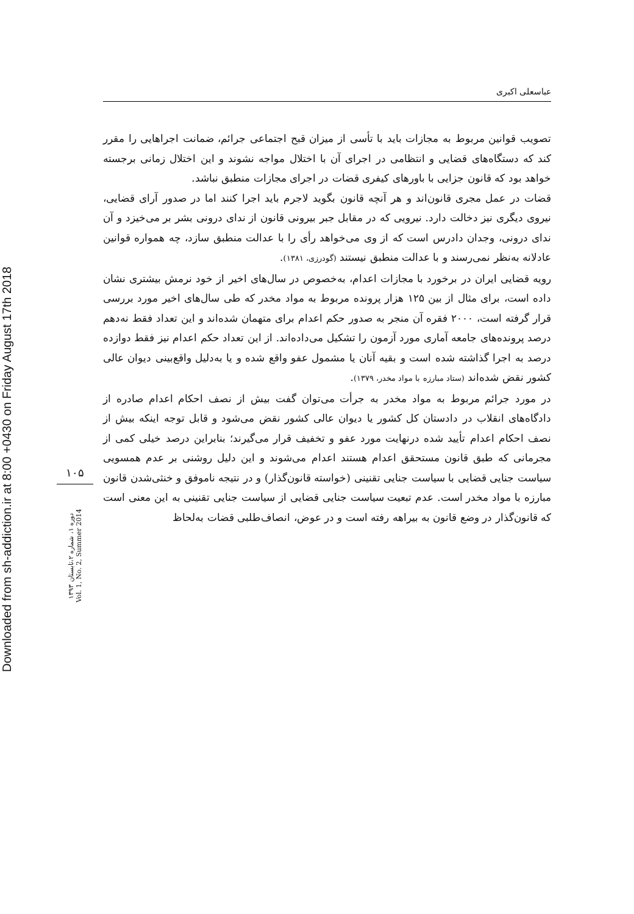Downloaded from sh-addiction.ir at 8:00 +0430 on Friday August 17th 2018
۱۰۵
دوره ۱، شماره ۲،تابستان ۱۳۹۳
Vol. 1, No. 2, Summer 2014
عباسعلی اکبری
تصویب قوانین مربوط به مجازات باید با تأسی از میزان قبح اجتماعی جرائم، ضمانت اجراهایی را مقرر کند که دستگاه‌های قضایی و انتظامی در اجرای آن با اختلال مواجه نشوند و این اختلال زمانی برجسته خواهد بود که قانون جزایی با باورهای کیفری قضات در اجرای مجازات منطبق نباشد.
قضات در عمل مجری قانون‌اند و هر آنچه قانون بگوید لاجرم باید اجرا کنند اما در صدور آرای قضایی، نیروی دیگری نیز دخالت دارد. نیرویی که در مقابل جبر بیرونی قانون از ندای درونی بشر بر می‌خیزد و آن ندای درونی، وجدان دادرس است که از وی می‌خواهد رأی را با عدالت منطبق سازد، چه همواره قوانین عادلانه به‌نظر نمی‌رسند و با عدالت منطبق نیستند (گودرزی، ۱۳۸۱).
رویه قضایی ایران در برخورد با مجازات اعدام، به‌خصوص در سال‌های اخیر از خود نرمش بیشتری نشان داده است، برای مثال از بین ۱۲۵ هزار پرونده مربوط به مواد مخدر که طی سال‌های اخیر مورد بررسی قرار گرفته است، ۲۰۰۰ فقره آن منجر به صدور حکم اعدام برای متهمان شده‌اند و این تعداد فقط نه‌دهم درصد پرونده‌های جامعه آماری مورد آزمون را تشکیل می‌داده‌اند. از این تعداد حکم اعدام نیز فقط دوازده درصد به اجرا گذاشته شده است و بقیه آنان یا مشمول عفو واقع شده و یا به‌دلیل واقع‌بینی دیوان عالی کشور نقض شده‌اند (ستاد مبارزه با مواد مخدر، ۱۳۷۹).
در مورد جرائم مربوط به مواد مخدر به جرأت می‌توان گفت بیش از نصف احکام اعدام صادره از دادگاه‌های انقلاب در دادستان کل کشور یا دیوان عالی کشور نقض می‌شود و قابل توجه اینکه بیش از نصف احکام اعدام تأیید شده درنهایت مورد عفو و تخفیف قرار می‌گیرند؛ بنابراین درصد خیلی کمی از مجرمانی که طبق قانون مستحقق اعدام هستند اعدام می‌شوند و این دلیل روشنی بر عدم همسویی سیاست جنایی قضایی با سیاست جنایی تقنینی (خواسته قانون‌گذار) و در نتیجه ناموفق و خنثی‌شدن قانون مبارزه با مواد مخدر است. عدم تبعیت سیاست جنایی قضایی از سیاست جنایی تقنینی به این معنی است که قانون‌گذار در وضع قانون به بیراهه رفته است و در عوض، انصاف‌طلبی قضات به‌لحاظ